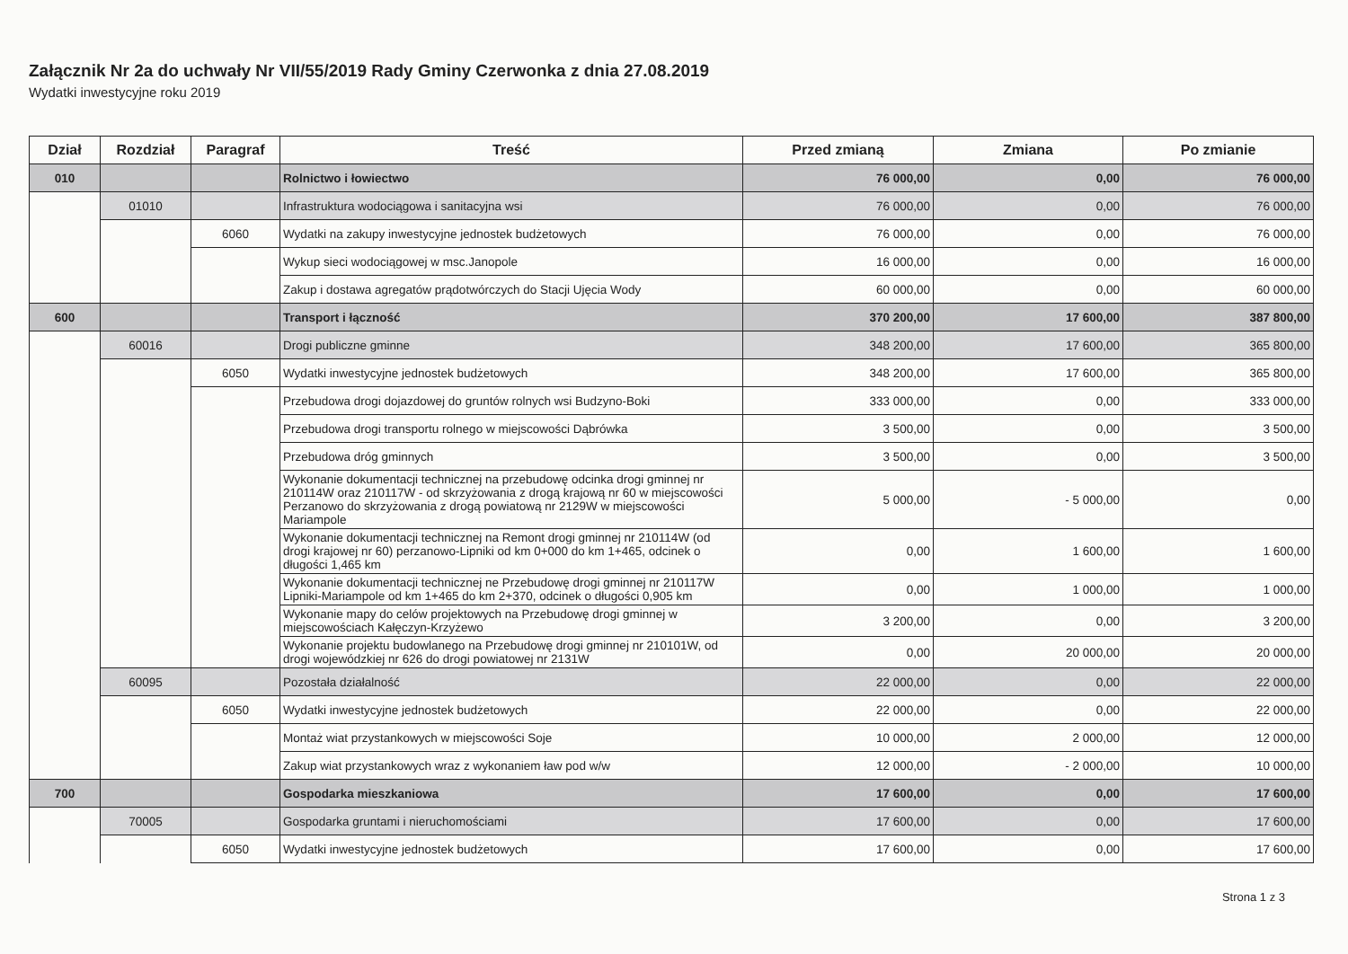Załącznik Nr 2a do uchwały Nr VII/55/2019 Rady Gminy Czerwonka z dnia 27.08.2019
Wydatki inwestycyjne roku 2019
| Dział | Rozdział | Paragraf | Treść | Przed zmianą | Zmiana | Po zmianie |
| --- | --- | --- | --- | --- | --- | --- |
| 010 | | | Rolnictwo i łowiectwo | 76 000,00 | 0,00 | 76 000,00 |
| | 01010 | | Infrastruktura wodociągowa i sanitacyjna wsi | 76 000,00 | 0,00 | 76 000,00 |
| | | 6060 | Wydatki na zakupy inwestycyjne jednostek budżetowych | 76 000,00 | 0,00 | 76 000,00 |
| | | | Wykup sieci wodociągowej w msc.Janopole | 16 000,00 | 0,00 | 16 000,00 |
| | | | Zakup i dostawa agregatów prądotwórczych do Stacji Ujęcia Wody | 60 000,00 | 0,00 | 60 000,00 |
| 600 | | | Transport i łączność | 370 200,00 | 17 600,00 | 387 800,00 |
| | 60016 | | Drogi publiczne gminne | 348 200,00 | 17 600,00 | 365 800,00 |
| | | 6050 | Wydatki inwestycyjne jednostek budżetowych | 348 200,00 | 17 600,00 | 365 800,00 |
| | | | Przebudowa drogi dojazdowej do gruntów rolnych wsi Budzyno-Boki | 333 000,00 | 0,00 | 333 000,00 |
| | | | Przebudowa drogi transportu rolnego w miejscowości Dąbrówka | 3 500,00 | 0,00 | 3 500,00 |
| | | | Przebudowa dróg gminnych | 3 500,00 | 0,00 | 3 500,00 |
| | | | Wykonanie dokumentacji technicznej na przebudowę odcinka drogi gminnej nr 210114W oraz 210117W - od skrzyżowania z drogą krajową nr 60 w miejscowości Perzanowo do skrzyżowania z drogą powiatową nr 2129W w miejscowości Mariampole | 5 000,00 | - 5 000,00 | 0,00 |
| | | | Wykonanie dokumentacji technicznej na Remont drogi gminnej nr 210114W (od drogi krajowej nr 60) perzanowo-Lipniki od km 0+000 do km 1+465, odcinek o długości 1,465 km | 0,00 | 1 600,00 | 1 600,00 |
| | | | Wykonanie dokumentacji technicznej ne Przebudowę drogi gminnej nr 210117W Lipniki-Mariampole od km 1+465 do km 2+370, odcinek o długości 0,905 km | 0,00 | 1 000,00 | 1 000,00 |
| | | | Wykonanie mapy do celów projektowych na Przebudowę drogi gminnej w miejscowościach Kałęczyn-Krzyżewo | 3 200,00 | 0,00 | 3 200,00 |
| | | | Wykonanie projektu budowlanego na Przebudowę drogi gminnej nr 210101W, od drogi wojewódzkiej nr 626 do drogi powiatowej nr 2131W | 0,00 | 20 000,00 | 20 000,00 |
| | 60095 | | Pozostała działalność | 22 000,00 | 0,00 | 22 000,00 |
| | | 6050 | Wydatki inwestycyjne jednostek budżetowych | 22 000,00 | 0,00 | 22 000,00 |
| | | | Montaż wiat przystankowych w miejscowości Soje | 10 000,00 | 2 000,00 | 12 000,00 |
| | | | Zakup wiat przystankowych wraz z wykonaniem ław pod w/w | 12 000,00 | - 2 000,00 | 10 000,00 |
| 700 | | | Gospodarka mieszkaniowa | 17 600,00 | 0,00 | 17 600,00 |
| | 70005 | | Gospodarka gruntami i nieruchomościami | 17 600,00 | 0,00 | 17 600,00 |
| | | 6050 | Wydatki inwestycyjne jednostek budżetowych | 17 600,00 | 0,00 | 17 600,00 |
Strona 1 z 3